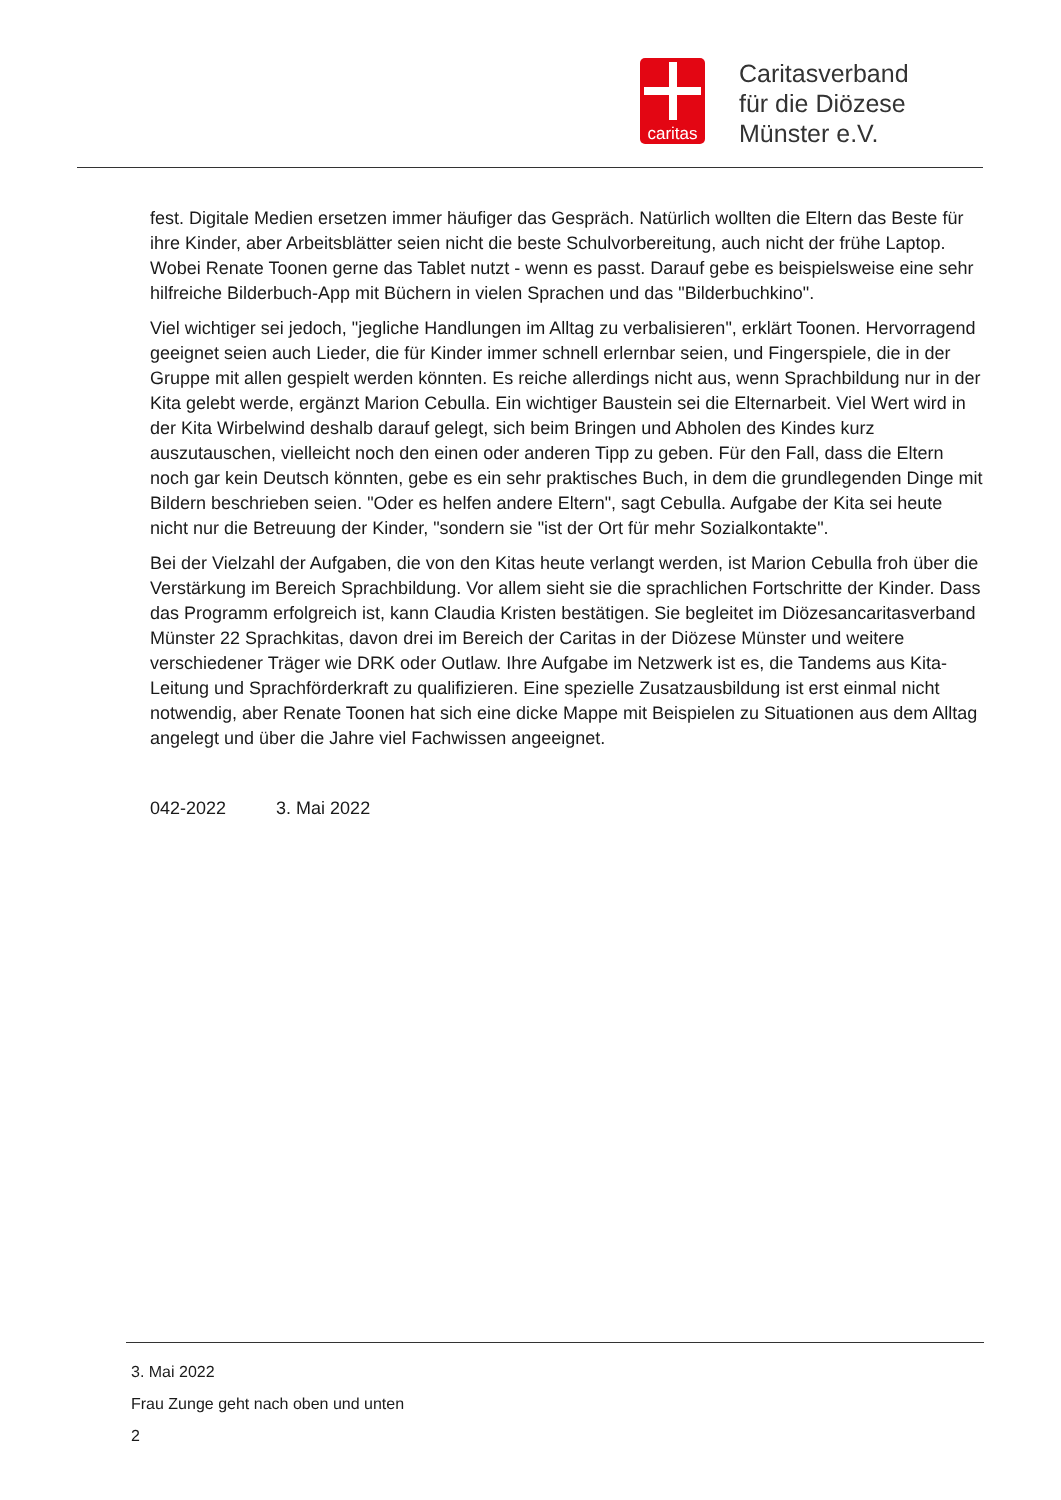caritas
Caritasverband
für die Diözese
Münster e.V.
fest. Digitale Medien ersetzen immer häufiger das Gespräch. Natürlich wollten die Eltern das Beste für ihre Kinder, aber Arbeitsblätter seien nicht die beste Schulvorbereitung, auch nicht der frühe Laptop. Wobei Renate Toonen gerne das Tablet nutzt - wenn es passt. Darauf gebe es beispielsweise eine sehr hilfreiche Bilderbuch-App mit Büchern in vielen Sprachen und das "Bilderbuchkino".
Viel wichtiger sei jedoch, "jegliche Handlungen im Alltag zu verbalisieren", erklärt Toonen. Hervorragend geeignet seien auch Lieder, die für Kinder immer schnell erlernbar seien, und Fingerspiele, die in der Gruppe mit allen gespielt werden könnten. Es reiche allerdings nicht aus, wenn Sprachbildung nur in der Kita gelebt werde, ergänzt Marion Cebulla. Ein wichtiger Baustein sei die Elternarbeit. Viel Wert wird in der Kita Wirbelwind deshalb darauf gelegt, sich beim Bringen und Abholen des Kindes kurz auszutauschen, vielleicht noch den einen oder anderen Tipp zu geben. Für den Fall, dass die Eltern noch gar kein Deutsch könnten, gebe es ein sehr praktisches Buch, in dem die grundlegenden Dinge mit Bildern beschrieben seien. "Oder es helfen andere Eltern", sagt Cebulla. Aufgabe der Kita sei heute nicht nur die Betreuung der Kinder, "sondern sie "ist der Ort für mehr Sozialkontakte".
Bei der Vielzahl der Aufgaben, die von den Kitas heute verlangt werden, ist Marion Cebulla froh über die Verstärkung im Bereich Sprachbildung. Vor allem sieht sie die sprachlichen Fortschritte der Kinder. Dass das Programm erfolgreich ist, kann Claudia Kristen bestätigen. Sie begleitet im Diözesancaritasverband Münster 22 Sprachkitas, davon drei im Bereich der Caritas in der Diözese Münster und weitere verschiedener Träger wie DRK oder Outlaw. Ihre Aufgabe im Netzwerk ist es, die Tandems aus Kita-Leitung und Sprachförderkraft zu qualifizieren. Eine spezielle Zusatzausbildung ist erst einmal nicht notwendig, aber Renate Toonen hat sich eine dicke Mappe mit Beispielen zu Situationen aus dem Alltag angelegt und über die Jahre viel Fachwissen angeeignet.
042-2022 3. Mai 2022
3. Mai 2022
Frau Zunge geht nach oben und unten
2